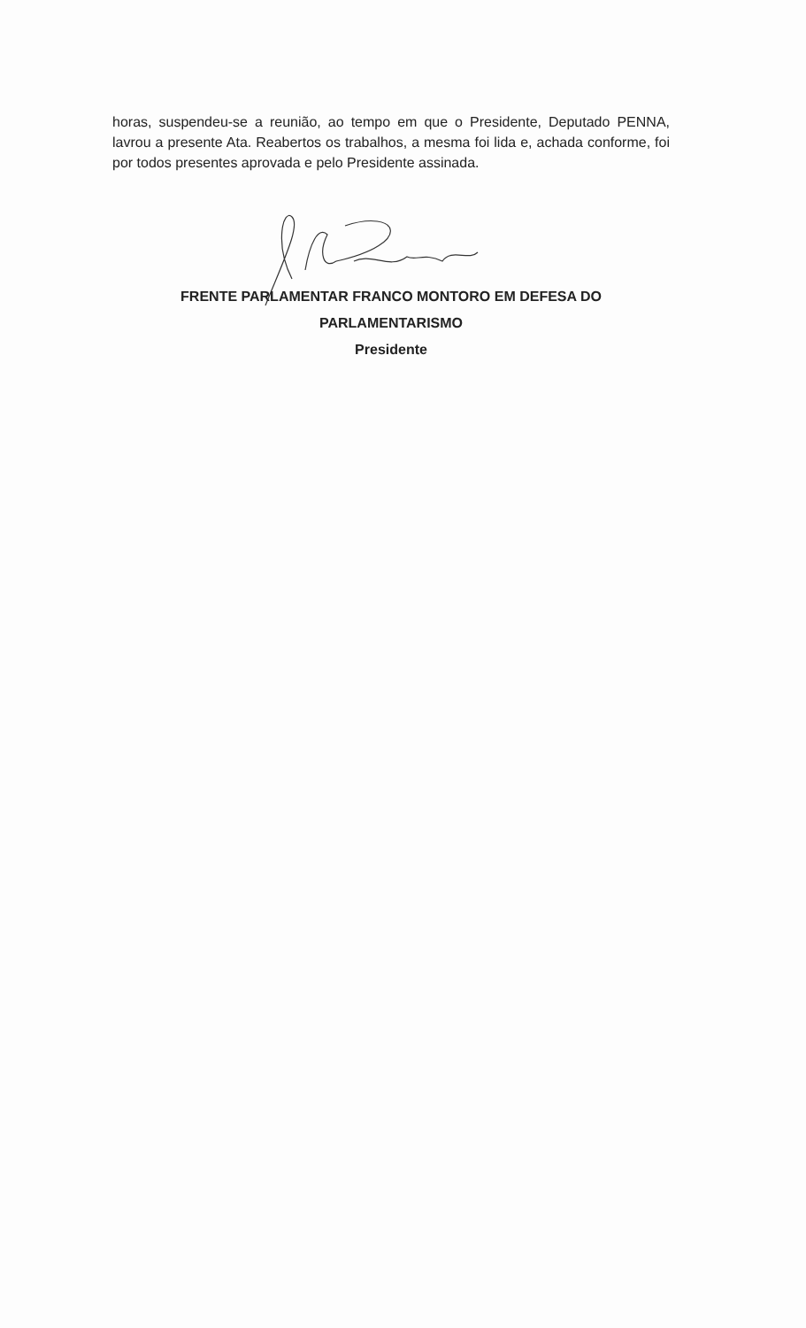horas, suspendeu-se a reunião, ao tempo em que o Presidente, Deputado PENNA, lavrou a presente Ata. Reabertos os trabalhos, a mesma foi lida e, achada conforme, foi por todos presentes aprovada e pelo Presidente assinada.
FRENTE PARLAMENTAR FRANCO MONTORO EM DEFESA DO
PARLAMENTARISMO
Presidente